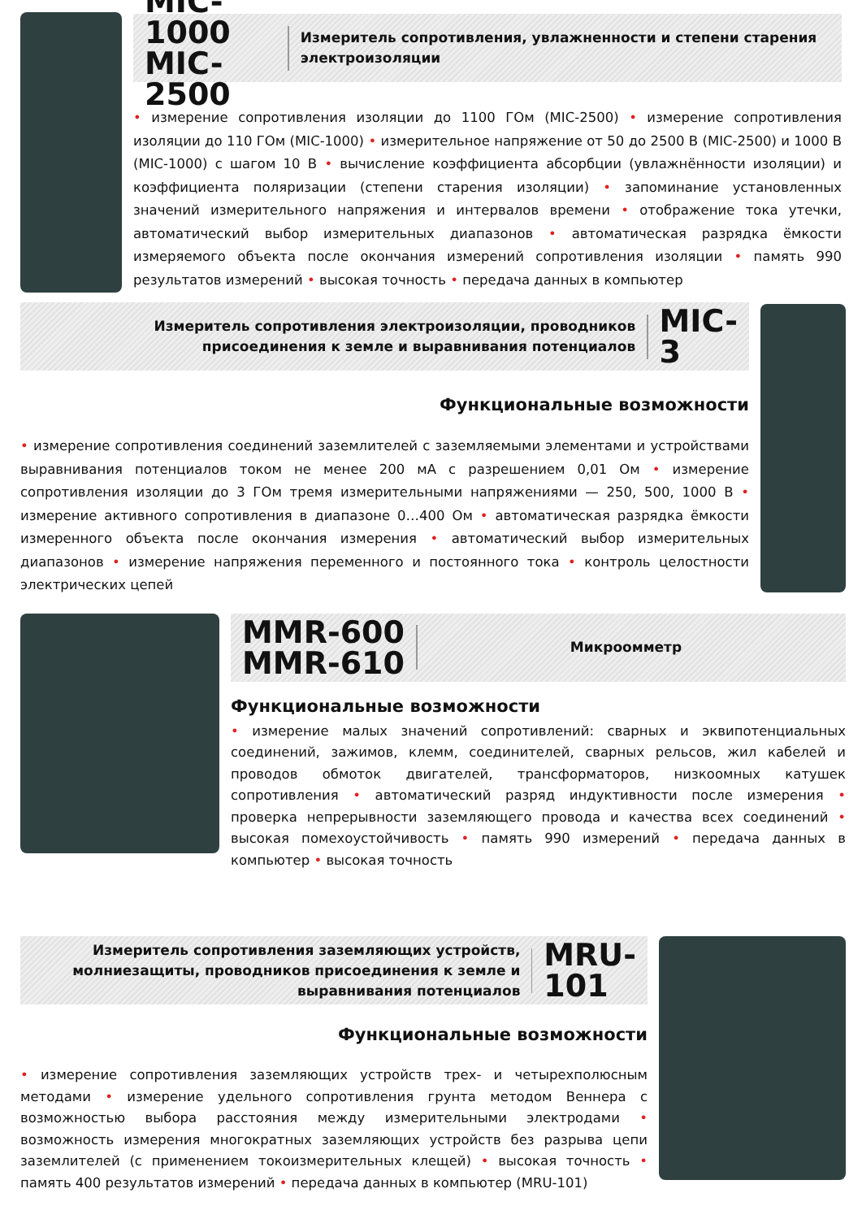MIC-1000
MIC-2500
Измеритель сопротивления, увлажненности и степени старения электроизоляции
• измерение сопротивления изоляции до 1100 ГОм (MIC-2500) • измерение сопротивления изоляции до 110 ГОм (MIC-1000) • измерительное напряжение от 50 до 2500 В (MIC-2500) и 1000 В (MIC-1000) с шагом 10 В • вычисление коэффициента абсорбции (увлажнённости изоляции) и коэффициента поляризации (степени старения изоляции) • запоминание установленных значений измерительного напряжения и интервалов времени • отображение тока утечки, автоматический выбор измерительных диапазонов • автоматическая разрядка ёмкости измеряемого объекта после окончания измерений сопротивления изоляции • память 990 результатов измерений • высокая точность • передача данных в компьютер
Измеритель сопротивления электроизоляции, проводников присоединения к земле и выравнивания потенциалов
MIC-3
Функциональные возможности
• измерение сопротивления соединений заземлителей с заземляемыми элементами и устройствами выравнивания потенциалов током не менее 200 мА с разрешением 0,01 Ом • измерение сопротивления изоляции до 3 ГОм тремя измерительными напряжениями — 250, 500, 1000 В • измерение активного сопротивления в диапазоне 0…400 Ом • автоматическая разрядка ёмкости измеренного объекта после окончания измерения • автоматический выбор измерительных диапазонов • измерение напряжения переменного и постоянного тока • контроль целостности электрических цепей
MMR-600
MMR-610
Микроомметр
Функциональные возможности
• измерение малых значений сопротивлений: сварных и эквипотенциальных соединений, зажимов, клемм, соединителей, сварных рельсов, жил кабелей и проводов обмоток двигателей, трансформаторов, низкоомных катушек сопротивления • автоматический разряд индуктивности после измерения • проверка непрерывности заземляющего провода и качества всех соединений • высокая помехоустойчивость • память 990 измерений • передача данных в компьютер • высокая точность
Измеритель сопротивления заземляющих устройств, молниезащиты, проводников присоединения к земле и выравнивания потенциалов
MRU-101
Функциональные возможности
• измерение сопротивления заземляющих устройств трех- и четырехполюсным методами • измерение удельного сопротивления грунта методом Веннера с возможностью выбора расстояния между измерительными электродами • возможность измерения многократных заземляющих устройств без разрыва цепи заземлителей (с применением токоизмерительных клещей) • высокая точность • память 400 результатов измерений • передача данных в компьютер (MRU-101)